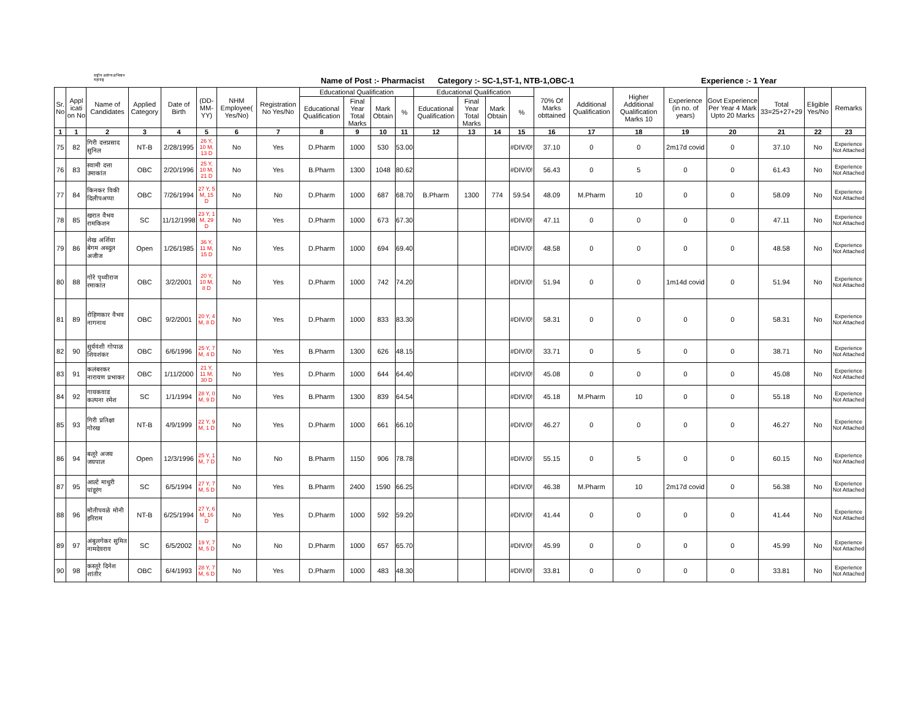राष्ट्रीय आरोग्य अभियान
महाराष्ट्र
Name of Post :- Pharmacist Category :- SC-1,ST-1, NTB-1,OBC-1 Experience :- 1 Year
| Sr. No | Appl icati on No | Name of Candidates | Applied Category | Date of Birth | (DD-MM-YY) | NHM Employee( Yes/No) | Registration No Yes/No | Educational Qualification | | | | Educational Qualification | | | | 70% Of Marks obttained | Additional Qualification | Higher Additional Qualification Marks 10 | Experience (in no. of years) | Govt Experience Per Year 4 Mark Upto 20 Marks | Total 33=25+27+29 | Eligible Yes/No | Remarks |
| --- | --- | --- | --- | --- | --- | --- | --- | --- | --- | --- | --- | --- | --- | --- | --- | --- | --- | --- | --- | --- | --- | --- | --- |
| | | | | | | | | Educational Qualification | Final Year Total Marks | Mark Obtain | % | Educational Qualification | Final Year Total Marks | Mark Obtain | % | | | | | | | | |
| 1 | 1 | 2 | 3 | 4 | 5 | 6 | 7 | 8 | 9 | 10 | 11 | 12 | 13 | 14 | 15 | 16 | 17 | 18 | 19 | 20 | 21 | 22 | 23 |
| 75 | 82 | गिरी दत्तप्रसाद सुनिल | NT-B | 2/28/1995 | 26 Y, 10 M, 13 D | No | Yes | D.Pharm | 1000 | 530 | 53.00 | | | | #DIV/0! | 37.10 | 0 | 0 | 2m17d covid | 0 | 37.10 | No | Experience Not Attached |
| 76 | 83 | स्वामी दत्ता उमाकांत | OBC | 2/20/1996 | 25 Y, 10 M, 21 D | No | Yes | B.Pharm | 1300 | 1048 | 80.62 | | | | #DIV/0! | 56.43 | 0 | 5 | 0 | 0 | 61.43 | No | Experience Not Attached |
| 77 | 84 | किनकर विकी दिलीपअप्पा | OBC | 7/26/1994 | 27 Y, 5 M, 15 D | No | No | D.Pharm | 1000 | 687 | 68.70 | B.Pharm | 1300 | 774 | 59.54 | 48.09 | M.Pharm | 10 | 0 | 0 | 58.09 | No | Experience Not Attached |
| 78 | 85 | खरात वैभव रामकिशन | SC | 11/12/1998 | 23 Y, 1 M, 29 D | No | Yes | D.Pharm | 1000 | 673 | 67.30 | | | | #DIV/0! | 47.11 | 0 | 0 | 0 | 0 | 47.11 | No | Experience Not Attached |
| 79 | 86 | शेख अर्शिया बेगम अब्दुल अजीज | Open | 1/26/1985 | 36 Y, 11 M, 15 D | No | Yes | D.Pharm | 1000 | 694 | 69.40 | | | | #DIV/0! | 48.58 | 0 | 0 | 0 | 0 | 48.58 | No | Experience Not Attached |
| 80 | 88 | गोरे पृथ्वीराज रमाकांत | OBC | 3/2/2001 | 20 Y, 10 M, 8 D | No | Yes | D.Pharm | 1000 | 742 | 74.20 | | | | #DIV/0! | 51.94 | 0 | 0 | 1m14d covid | 0 | 51.94 | No | Experience Not Attached |
| 81 | 89 | रोहिणकार वैभव नागनाथ | OBC | 9/2/2001 | 20 Y, 4 M, 8 D | No | Yes | D.Pharm | 1000 | 833 | 83.30 | | | | #DIV/0! | 58.31 | 0 | 0 | 0 | 0 | 58.31 | No | Experience Not Attached |
| 82 | 90 | सुर्यवंशी गोपाळ शिवशंकर | OBC | 6/6/1996 | 25 Y, 7 M, 4 D | No | Yes | B.Pharm | 1300 | 626 | 48.15 | | | | #DIV/0! | 33.71 | 0 | 5 | 0 | 0 | 38.71 | No | Experience Not Attached |
| 83 | 91 | कलंबरकर नारायण प्रभाकर | OBC | 1/11/2000 | 21 Y, 11 M, 30 D | No | Yes | D.Pharm | 1000 | 644 | 64.40 | | | | #DIV/0! | 45.08 | 0 | 0 | 0 | 0 | 45.08 | No | Experience Not Attached |
| 84 | 92 | गायकवाड कल्पना रमेश | SC | 1/1/1994 | 28 Y, 0 M, 9 D | No | Yes | B.Pharm | 1300 | 839 | 64.54 | | | | #DIV/0! | 45.18 | M.Pharm | 10 | 0 | 0 | 55.18 | No | Experience Not Attached |
| 85 | 93 | गिरी प्रतिक्षा गोरख | NT-B | 4/9/1999 | 22 Y, 9 M, 1 D | No | Yes | D.Pharm | 1000 | 661 | 66.10 | | | | #DIV/0! | 46.27 | 0 | 0 | 0 | 0 | 46.27 | No | Experience Not Attached |
| 86 | 94 | बलूरे अजय जयपाल | Open | 12/3/1996 | 25 Y, 1 M, 7 D | No | No | B.Pharm | 1150 | 906 | 78.78 | | | | #DIV/0! | 55.15 | 0 | 5 | 0 | 0 | 60.15 | No | Experience Not Attached |
| 87 | 95 | आल्टे माधुरी पांडूरंग | SC | 6/5/1994 | 27 Y, 7 M, 5 D | No | Yes | B.Pharm | 2400 | 1590 | 66.25 | | | | #DIV/0! | 46.38 | M.Pharm | 10 | 2m17d covid | 0 | 56.38 | No | Experience Not Attached |
| 88 | 96 | मोतीपवळे मोनी हरिराम | NT-B | 6/25/1994 | 27 Y, 6 M, 16 D | No | Yes | D.Pharm | 1000 | 592 | 59.20 | | | | #DIV/0! | 41.44 | 0 | 0 | 0 | 0 | 41.44 | No | Experience Not Attached |
| 89 | 97 | अंबुलगेकर सुमित नामदेवराव | SC | 6/5/2002 | 19 Y, 7 M, 5 D | No | No | D.Pharm | 1000 | 657 | 65.70 | | | | #DIV/0! | 45.99 | 0 | 0 | 0 | 0 | 45.99 | No | Experience Not Attached |
| 90 | 98 | कस्तूरे दिनेश शांतीर | OBC | 6/4/1993 | 28 Y, 7 M, 6 D | No | Yes | D.Pharm | 1000 | 483 | 48.30 | | | | #DIV/0! | 33.81 | 0 | 0 | 0 | 0 | 33.81 | No | Experience Not Attached |